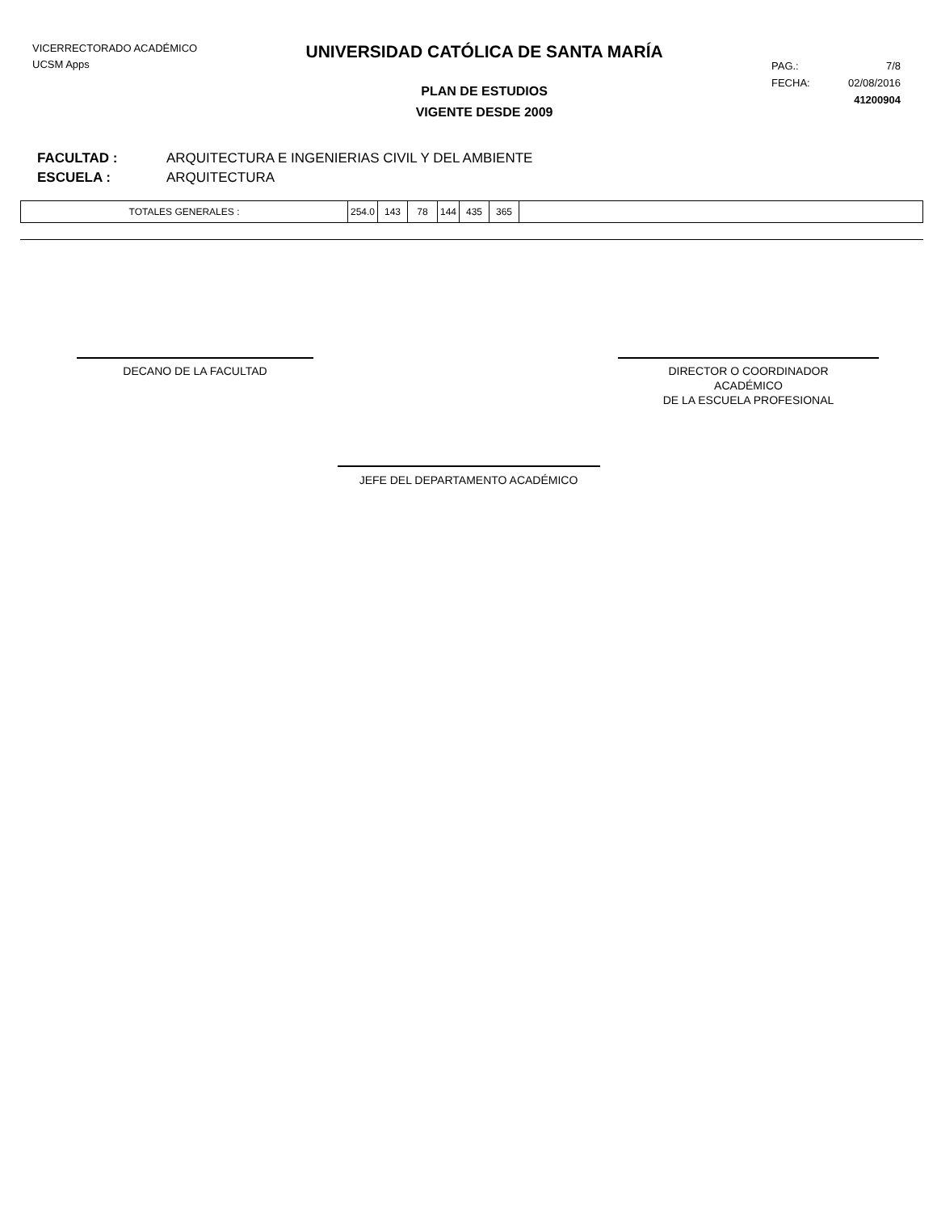VICERRECTORADO ACADÉMICO
UCSM Apps
UNIVERSIDAD CATÓLICA DE SANTA MARÍA
PLAN DE ESTUDIOS
VIGENTE DESDE 2009
PAG.: 7/8
FECHA: 02/08/2016
41200904
FACULTAD : ARQUITECTURA E INGENIERIAS CIVIL Y DEL AMBIENTE
ESCUELA : ARQUITECTURA
| TOTALES GENERALES : | 254.0 | 143 | 78 | 144 | 435 | 365 | |
DECANO DE LA FACULTAD DIRECTOR O COORDINADOR
ACADÉMICO
DE LA ESCUELA PROFESIONAL
JEFE DEL DEPARTAMENTO ACADÉMICO